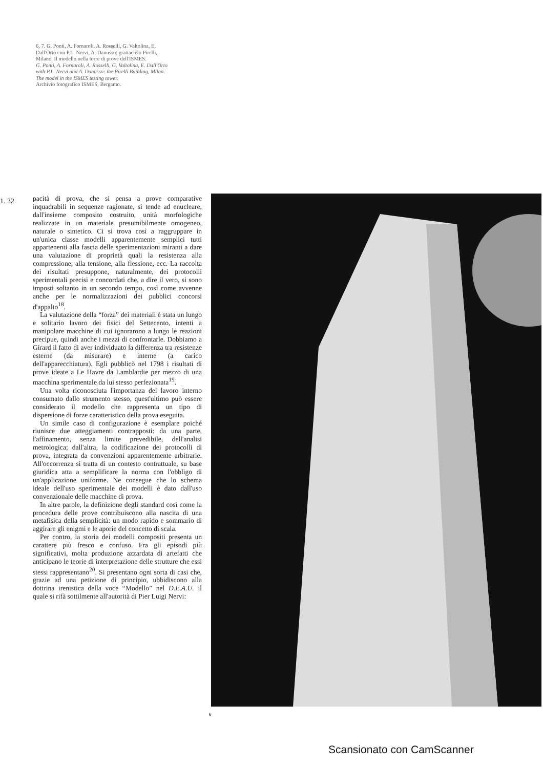6, 7. G. Ponti, A. Fornaroli, A. Rosselli, G. Valtolina, E. Dall'Orto con P.L. Nervi, A. Danusso: grattacielo Pirelli, Milano. Il modello nella torre di prove dell'ISMES.
G. Ponti, A. Fornaroli, A. Rosselli, G. Valtolina, E. Dall'Orto with P.L. Nervi and A. Danusso: the Pirelli Building, Milan. The model in the ISMES testing tower.
Archivio fotografico ISMES, Bergamo.
1. 32
pacità di prova, che si pensa a prove comparative inquadrabili in sequenze ragionate, si tende ad enucleare, dall'insieme composito costruito, unità morfologiche realizzate in un materiale presumibilmente omogeneo, naturale o sintetico. Ci si trova così a raggruppare in un'unica classe modelli apparentemente semplici tutti appartenenti alla fascia delle sperimentazioni miranti a dare una valutazione di proprietà quali la resistenza alla compressione, alla tensione, alla flessione, ecc. La raccolta dei risultati presuppone, naturalmente, dei protocolli sperimentali precisi e concordati che, a dire il vero, si sono imposti soltanto in un secondo tempo, così come avvenne anche per le normalizzazioni dei pubblici concorsi d'appalto<sup>18</sup>.
La valutazione della “forza” dei materiali è stata un lungo e solitario lavoro dei fisici del Settecento, intenti a manipolare macchine di cui ignorarono a lungo le reazioni precipue, quindi anche i mezzi di confrontarle. Dobbiamo a Girard il fatto di aver individuato la differenza tra resistenze esterne (da misurare) e interne (a carico dell'apparecchiatura). Egli pubblicò nel 1798 i risultati di prove ideate a Le Havre da Lamblardie per mezzo di una macchina sperimentale da lui stesso perfezionata<sup>19</sup>.
Una volta riconosciuta l'importanza del lavoro interno consumato dallo strumento stesso, quest'ultimo può essere considerato il modello che rappresenta un tipo di dispersione di forze caratteristico della prova eseguita.
Un simile caso di configurazione è esemplare poiché riunisce due atteggiamenti contrapposti: da una parte, l'affinamento, senza limite prevedibile, dell'analisi metrologica; dall'altra, la codificazione dei protocolli di prova, integrata da convenzioni apparentemente arbitrarie. All'occorrenza si tratta di un contesto contrattuale, su base giuridica atta a semplificare la norma con l'obbligo di un'applicazione uniforme. Ne consegue che lo schema ideale dell'uso sperimentale dei modelli è dato dall'uso convenzionale delle macchine di prova.
In altre parole, la definizione degli standard così come la procedura delle prove contribuiscono alla nascita di una metafisica della semplicità: un modo rapido e sommario di aggirare gli enigmi e le aporie del concetto di scala.
Per contro, la storia dei modelli compositi presenta un carattere più fresco e confuso. Fra gli episodi più significativi, molta produzione azzardata di artefatti che anticipano le teorie di interpretazione delle strutture che essi stessi rappresentano<sup>20</sup>. Si presentano ogni sorta di casi che, grazie ad una petizione di principio, ubbidiscono alla dottrina irenistica della voce “Modello” nel D.E.A.U. il quale si rifà sottilmente all'autorità di Pier Luigi Nervi:
6
Scansionato con CamScanner